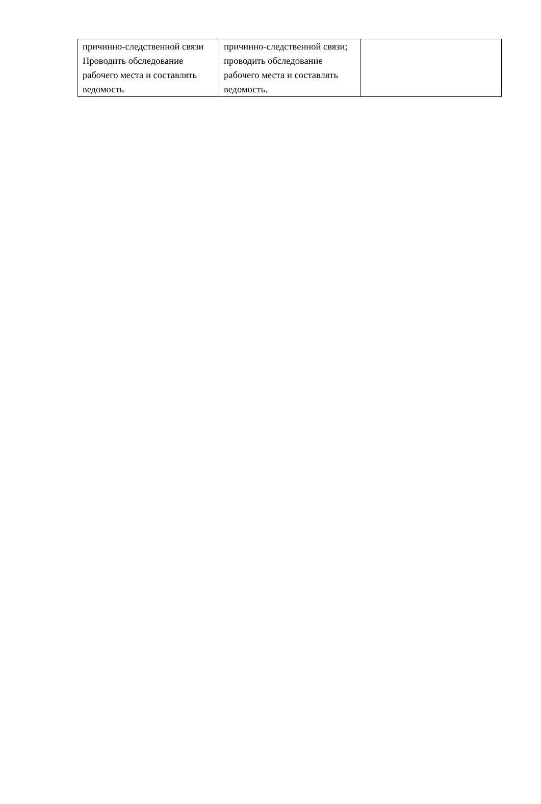| причинно-следственной связи Проводить обследование рабочего места и составлять ведомость | причинно-следственной связи; проводить обследование рабочего места и составлять ведомость. | |